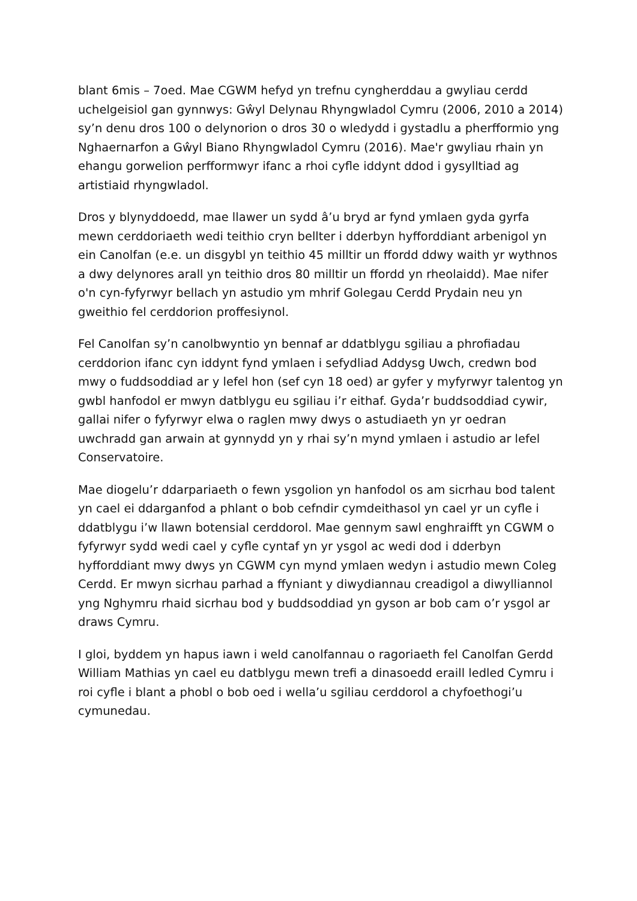blant 6mis – 7oed. Mae CGWM hefyd yn trefnu cyngherddau a gwyliau cerdd uchelgeisiol gan gynnwys: Gŵyl Delynau Rhyngwladol Cymru (2006, 2010 a 2014) sy’n denu dros 100 o delynorion o dros 30 o wledydd i gystadlu a pherfformio yng Nghaernarfon a Gŵyl Biano Rhyngwladol Cymru (2016). Mae'r gwyliau rhain yn ehangu gorwelion perfformwyr ifanc a rhoi cyfle iddynt ddod i gysylltiad ag artistiaid rhyngwladol.
Dros y blynyddoedd, mae llawer un sydd â’u bryd ar fynd ymlaen gyda gyrfa mewn cerddoriaeth wedi teithio cryn bellter i dderbyn hyfforddiant arbenigol yn ein Canolfan (e.e. un disgybl yn teithio 45 milltir un ffordd ddwy waith yr wythnos a dwy delynores arall yn teithio dros 80 milltir un ffordd yn rheolaidd). Mae nifer o'n cyn-fyfyrwyr bellach yn astudio ym mhrif Golegau Cerdd Prydain neu yn gweithio fel cerddorion proffesiynol.
Fel Canolfan sy’n canolbwyntio yn bennaf ar ddatblygu sgiliau a phrofiadau cerddorion ifanc cyn iddynt fynd ymlaen i sefydliad Addysg Uwch, credwn bod mwy o fuddsoddiad ar y lefel hon (sef cyn 18 oed) ar gyfer y myfyrwyr talentog yn gwbl hanfodol er mwyn datblygu eu sgiliau i’r eithaf. Gyda’r buddsoddiad cywir, gallai nifer o fyfyrwyr elwa o raglen mwy dwys o astudiaeth yn yr oedran uwchradd gan arwain at gynnydd yn y rhai sy’n mynd ymlaen i astudio ar lefel Conservatoire.
Mae diogelu’r ddarpariaeth o fewn ysgolion yn hanfodol os am sicrhau bod talent yn cael ei ddarganfod a phlant o bob cefndir cymdeithasol yn cael yr un cyfle i ddatblygu i’w llawn botensial cerddorol. Mae gennym sawl enghraifft yn CGWM o fyfyrwyr sydd wedi cael y cyfle cyntaf yn yr ysgol ac wedi dod i dderbyn hyfforddiant mwy dwys yn CGWM cyn mynd ymlaen wedyn i astudio mewn Coleg Cerdd. Er mwyn sicrhau parhad a ffyniant y diwydiannau creadigol a diwylliannol yng Nghymru rhaid sicrhau bod y buddsoddiad yn gyson ar bob cam o’r ysgol ar draws Cymru.
I gloi, byddem yn hapus iawn i weld canolfannau o ragoriaeth fel Canolfan Gerdd William Mathias yn cael eu datblygu mewn trefi a dinasoedd eraill ledled Cymru i roi cyfle i blant a phobl o bob oed i wella’u sgiliau cerddorol a chyfoethogi’u cymunedau.